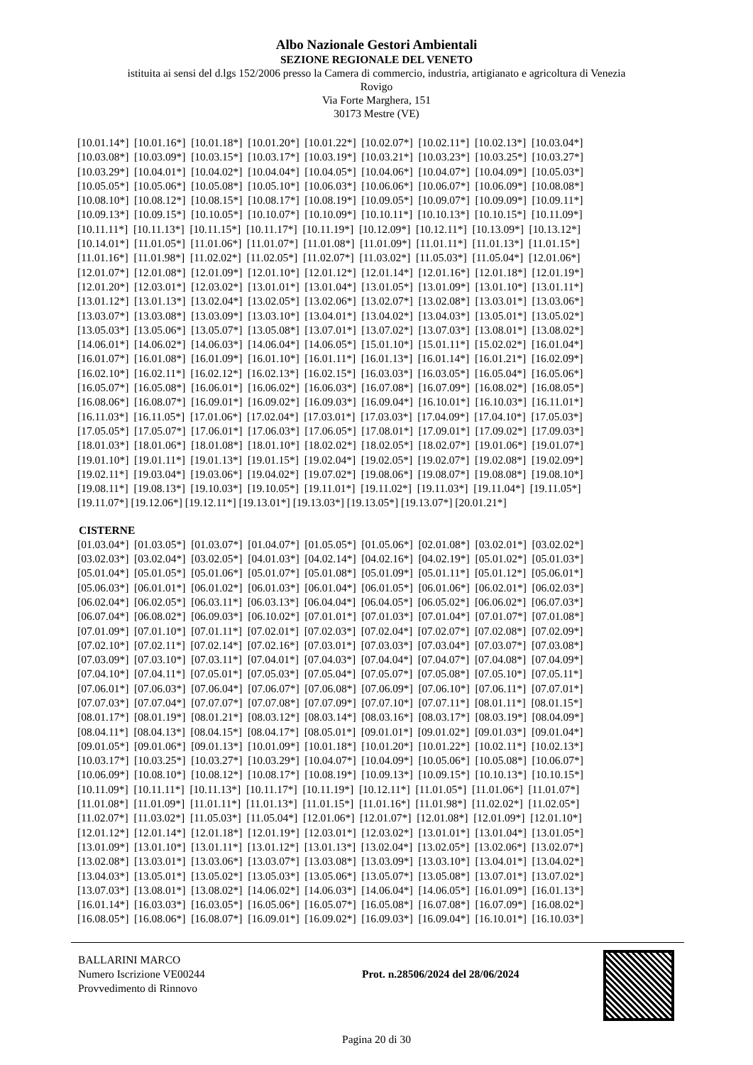Albo Nazionale Gestori Ambientali
SEZIONE REGIONALE DEL VENETO
istituita ai sensi del d.lgs 152/2006 presso la Camera di commercio, industria, artigianato e agricoltura di Venezia
Rovigo
Via Forte Marghera, 151
30173 Mestre (VE)
[10.01.14*] [10.01.16*] [10.01.18*] [10.01.20*] [10.01.22*] [10.02.07*] [10.02.11*] [10.02.13*] [10.03.04*]
[10.03.08*] [10.03.09*] [10.03.15*] [10.03.17*] [10.03.19*] [10.03.21*] [10.03.23*] [10.03.25*] [10.03.27*]
[10.03.29*] [10.04.01*] [10.04.02*] [10.04.04*] [10.04.05*] [10.04.06*] [10.04.07*] [10.04.09*] [10.05.03*]
[10.05.05*] [10.05.06*] [10.05.08*] [10.05.10*] [10.06.03*] [10.06.06*] [10.06.07*] [10.06.09*] [10.08.08*]
[10.08.10*] [10.08.12*] [10.08.15*] [10.08.17*] [10.08.19*] [10.09.05*] [10.09.07*] [10.09.09*] [10.09.11*]
[10.09.13*] [10.09.15*] [10.10.05*] [10.10.07*] [10.10.09*] [10.10.11*] [10.10.13*] [10.10.15*] [10.11.09*]
[10.11.11*] [10.11.13*] [10.11.15*] [10.11.17*] [10.11.19*] [10.12.09*] [10.12.11*] [10.13.09*] [10.13.12*]
[10.14.01*] [11.01.05*] [11.01.06*] [11.01.07*] [11.01.08*] [11.01.09*] [11.01.11*] [11.01.13*] [11.01.15*]
[11.01.16*] [11.01.98*] [11.02.02*] [11.02.05*] [11.02.07*] [11.03.02*] [11.05.03*] [11.05.04*] [12.01.06*]
[12.01.07*] [12.01.08*] [12.01.09*] [12.01.10*] [12.01.12*] [12.01.14*] [12.01.16*] [12.01.18*] [12.01.19*]
[12.01.20*] [12.03.01*] [12.03.02*] [13.01.01*] [13.01.04*] [13.01.05*] [13.01.09*] [13.01.10*] [13.01.11*]
[13.01.12*] [13.01.13*] [13.02.04*] [13.02.05*] [13.02.06*] [13.02.07*] [13.02.08*] [13.03.01*] [13.03.06*]
[13.03.07*] [13.03.08*] [13.03.09*] [13.03.10*] [13.04.01*] [13.04.02*] [13.04.03*] [13.05.01*] [13.05.02*]
[13.05.03*] [13.05.06*] [13.05.07*] [13.05.08*] [13.07.01*] [13.07.02*] [13.07.03*] [13.08.01*] [13.08.02*]
[14.06.01*] [14.06.02*] [14.06.03*] [14.06.04*] [14.06.05*] [15.01.10*] [15.01.11*] [15.02.02*] [16.01.04*]
[16.01.07*] [16.01.08*] [16.01.09*] [16.01.10*] [16.01.11*] [16.01.13*] [16.01.14*] [16.01.21*] [16.02.09*]
[16.02.10*] [16.02.11*] [16.02.12*] [16.02.13*] [16.02.15*] [16.03.03*] [16.03.05*] [16.05.04*] [16.05.06*]
[16.05.07*] [16.05.08*] [16.06.01*] [16.06.02*] [16.06.03*] [16.07.08*] [16.07.09*] [16.08.02*] [16.08.05*]
[16.08.06*] [16.08.07*] [16.09.01*] [16.09.02*] [16.09.03*] [16.09.04*] [16.10.01*] [16.10.03*] [16.11.01*]
[16.11.03*] [16.11.05*] [17.01.06*] [17.02.04*] [17.03.01*] [17.03.03*] [17.04.09*] [17.04.10*] [17.05.03*]
[17.05.05*] [17.05.07*] [17.06.01*] [17.06.03*] [17.06.05*] [17.08.01*] [17.09.01*] [17.09.02*] [17.09.03*]
[18.01.03*] [18.01.06*] [18.01.08*] [18.01.10*] [18.02.02*] [18.02.05*] [18.02.07*] [19.01.06*] [19.01.07*]
[19.01.10*] [19.01.11*] [19.01.13*] [19.01.15*] [19.02.04*] [19.02.05*] [19.02.07*] [19.02.08*] [19.02.09*]
[19.02.11*] [19.03.04*] [19.03.06*] [19.04.02*] [19.07.02*] [19.08.06*] [19.08.07*] [19.08.08*] [19.08.10*]
[19.08.11*] [19.08.13*] [19.10.03*] [19.10.05*] [19.11.01*] [19.11.02*] [19.11.03*] [19.11.04*] [19.11.05*]
[19.11.07*] [19.12.06*] [19.12.11*] [19.13.01*] [19.13.03*] [19.13.05*] [19.13.07*] [20.01.21*]
CISTERNE
[01.03.04*] [01.03.05*] [01.03.07*] [01.04.07*] [01.05.05*] [01.05.06*] [02.01.08*] [03.02.01*] [03.02.02*]
[03.02.03*] [03.02.04*] [03.02.05*] [04.01.03*] [04.02.14*] [04.02.16*] [04.02.19*] [05.01.02*] [05.01.03*]
[05.01.04*] [05.01.05*] [05.01.06*] [05.01.07*] [05.01.08*] [05.01.09*] [05.01.11*] [05.01.12*] [05.06.01*]
[05.06.03*] [06.01.01*] [06.01.02*] [06.01.03*] [06.01.04*] [06.01.05*] [06.01.06*] [06.02.01*] [06.02.03*]
[06.02.04*] [06.02.05*] [06.03.11*] [06.03.13*] [06.04.04*] [06.04.05*] [06.05.02*] [06.06.02*] [06.07.03*]
[06.07.04*] [06.08.02*] [06.09.03*] [06.10.02*] [07.01.01*] [07.01.03*] [07.01.04*] [07.01.07*] [07.01.08*]
[07.01.09*] [07.01.10*] [07.01.11*] [07.02.01*] [07.02.03*] [07.02.04*] [07.02.07*] [07.02.08*] [07.02.09*]
[07.02.10*] [07.02.11*] [07.02.14*] [07.02.16*] [07.03.01*] [07.03.03*] [07.03.04*] [07.03.07*] [07.03.08*]
[07.03.09*] [07.03.10*] [07.03.11*] [07.04.01*] [07.04.03*] [07.04.04*] [07.04.07*] [07.04.08*] [07.04.09*]
[07.04.10*] [07.04.11*] [07.05.01*] [07.05.03*] [07.05.04*] [07.05.07*] [07.05.08*] [07.05.10*] [07.05.11*]
[07.06.01*] [07.06.03*] [07.06.04*] [07.06.07*] [07.06.08*] [07.06.09*] [07.06.10*] [07.06.11*] [07.07.01*]
[07.07.03*] [07.07.04*] [07.07.07*] [07.07.08*] [07.07.09*] [07.07.10*] [07.07.11*] [08.01.11*] [08.01.15*]
[08.01.17*] [08.01.19*] [08.01.21*] [08.03.12*] [08.03.14*] [08.03.16*] [08.03.17*] [08.03.19*] [08.04.09*]
[08.04.11*] [08.04.13*] [08.04.15*] [08.04.17*] [08.05.01*] [09.01.01*] [09.01.02*] [09.01.03*] [09.01.04*]
[09.01.05*] [09.01.06*] [09.01.13*] [10.01.09*] [10.01.18*] [10.01.20*] [10.01.22*] [10.02.11*] [10.02.13*]
[10.03.17*] [10.03.25*] [10.03.27*] [10.03.29*] [10.04.07*] [10.04.09*] [10.05.06*] [10.05.08*] [10.06.07*]
[10.06.09*] [10.08.10*] [10.08.12*] [10.08.17*] [10.08.19*] [10.09.13*] [10.09.15*] [10.10.13*] [10.10.15*]
[10.11.09*] [10.11.11*] [10.11.13*] [10.11.17*] [10.11.19*] [10.12.11*] [11.01.05*] [11.01.06*] [11.01.07*]
[11.01.08*] [11.01.09*] [11.01.11*] [11.01.13*] [11.01.15*] [11.01.16*] [11.01.98*] [11.02.02*] [11.02.05*]
[11.02.07*] [11.03.02*] [11.05.03*] [11.05.04*] [12.01.06*] [12.01.07*] [12.01.08*] [12.01.09*] [12.01.10*]
[12.01.12*] [12.01.14*] [12.01.18*] [12.01.19*] [12.03.01*] [12.03.02*] [13.01.01*] [13.01.04*] [13.01.05*]
[13.01.09*] [13.01.10*] [13.01.11*] [13.01.12*] [13.01.13*] [13.02.04*] [13.02.05*] [13.02.06*] [13.02.07*]
[13.02.08*] [13.03.01*] [13.03.06*] [13.03.07*] [13.03.08*] [13.03.09*] [13.03.10*] [13.04.01*] [13.04.02*]
[13.04.03*] [13.05.01*] [13.05.02*] [13.05.03*] [13.05.06*] [13.05.07*] [13.05.08*] [13.07.01*] [13.07.02*]
[13.07.03*] [13.08.01*] [13.08.02*] [14.06.02*] [14.06.03*] [14.06.04*] [14.06.05*] [16.01.09*] [16.01.13*]
[16.01.14*] [16.03.03*] [16.03.05*] [16.05.06*] [16.05.07*] [16.05.08*] [16.07.08*] [16.07.09*] [16.08.02*]
[16.08.05*] [16.08.06*] [16.08.07*] [16.09.01*] [16.09.02*] [16.09.03*] [16.09.04*] [16.10.01*] [16.10.03*]
BALLARINI MARCO
Numero Iscrizione VE00244
Provvedimento di Rinnovo
Prot. n.28506/2024 del 28/06/2024
Pagina 20 di 30